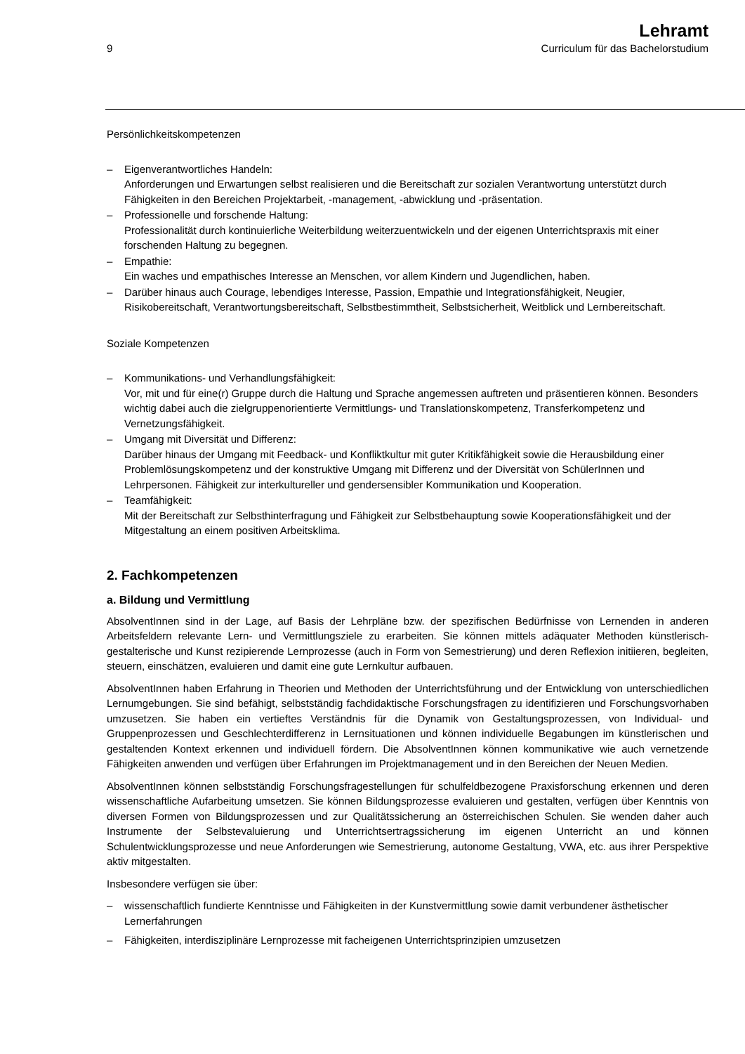9
Lehramt
Curriculum für das Bachelorstudium
Persönlichkeitskompetenzen
– Eigenverantwortliches Handeln:
Anforderungen und Erwartungen selbst realisieren und die Bereitschaft zur sozialen Verantwortung unterstützt durch Fähigkeiten in den Bereichen Projektarbeit, -management, -abwicklung und -präsentation.
– Professionelle und forschende Haltung:
Professionalität durch kontinuierliche Weiterbildung weiterzuentwickeln und der eigenen Unterrichtspraxis mit einer forschenden Haltung zu begegnen.
– Empathie:
Ein waches und empathisches Interesse an Menschen, vor allem Kindern und Jugendlichen, haben.
– Darüber hinaus auch Courage, lebendiges Interesse, Passion, Empathie und Integrationsfähigkeit, Neugier, Risikobereitschaft, Verantwortungsbereitschaft, Selbstbestimmtheit, Selbstsicherheit, Weitblick und Lernbereitschaft.
Soziale Kompetenzen
– Kommunikations- und Verhandlungsfähigkeit:
Vor, mit und für eine(r) Gruppe durch die Haltung und Sprache angemessen auftreten und präsentieren können. Besonders wichtig dabei auch die zielgruppenorientierte Vermittlungs- und Translationskompetenz, Transferkompetenz und Vernetzungsfähigkeit.
– Umgang mit Diversität und Differenz:
Darüber hinaus der Umgang mit Feedback- und Konfliktkultur mit guter Kritikfähigkeit sowie die Herausbildung einer Problemlösungskompetenz und der konstruktive Umgang mit Differenz und der Diversität von SchülerInnen und Lehrpersonen. Fähigkeit zur interkultureller und gendersensibler Kommunikation und Kooperation.
– Teamfähigkeit:
Mit der Bereitschaft zur Selbsthinterfragung und Fähigkeit zur Selbstbehauptung sowie Kooperationsfähigkeit und der Mitgestaltung an einem positiven Arbeitsklima.
2. Fachkompetenzen
a. Bildung und Vermittlung
AbsolventInnen sind in der Lage, auf Basis der Lehrpläne bzw. der spezifischen Bedürfnisse von Lernenden in anderen Arbeitsfeldern relevante Lern- und Vermittlungsziele zu erarbeiten. Sie können mittels adäquater Methoden künstlerisch-gestalterische und Kunst rezipierende Lernprozesse (auch in Form von Semestrierung) und deren Reflexion initiieren, begleiten, steuern, einschätzen, evaluieren und damit eine gute Lernkultur aufbauen.
AbsolventInnen haben Erfahrung in Theorien und Methoden der Unterrichtsführung und der Entwicklung von unterschiedlichen Lernumgebungen. Sie sind befähigt, selbstständig fachdidaktische Forschungsfragen zu identifizieren und Forschungsvorhaben umzusetzen. Sie haben ein vertieftes Verständnis für die Dynamik von Gestaltungsprozessen, von Individual- und Gruppenprozessen und Geschlechterdifferenz in Lernsituationen und können individuelle Begabungen im künstlerischen und gestaltenden Kontext erkennen und individuell fördern. Die AbsolventInnen können kommunikative wie auch vernetzende Fähigkeiten anwenden und verfügen über Erfahrungen im Projektmanagement und in den Bereichen der Neuen Medien.
AbsolventInnen können selbstständig Forschungsfragestellungen für schulfeldbezogene Praxisforschung erkennen und deren wissenschaftliche Aufarbeitung umsetzen. Sie können Bildungsprozesse evaluieren und gestalten, verfügen über Kenntnis von diversen Formen von Bildungsprozessen und zur Qualitätssicherung an österreichischen Schulen. Sie wenden daher auch Instrumente der Selbstevaluierung und Unterrichtsertragssicherung im eigenen Unterricht an und können Schulentwicklungsprozesse und neue Anforderungen wie Semestrierung, autonome Gestaltung, VWA, etc. aus ihrer Perspektive aktiv mitgestalten.
Insbesondere verfügen sie über:
– wissenschaftlich fundierte Kenntnisse und Fähigkeiten in der Kunstvermittlung sowie damit verbundener ästhetischer Lernerfahrungen
– Fähigkeiten, interdisziplinäre Lernprozesse mit facheigenen Unterrichtsprinzipien umzusetzen